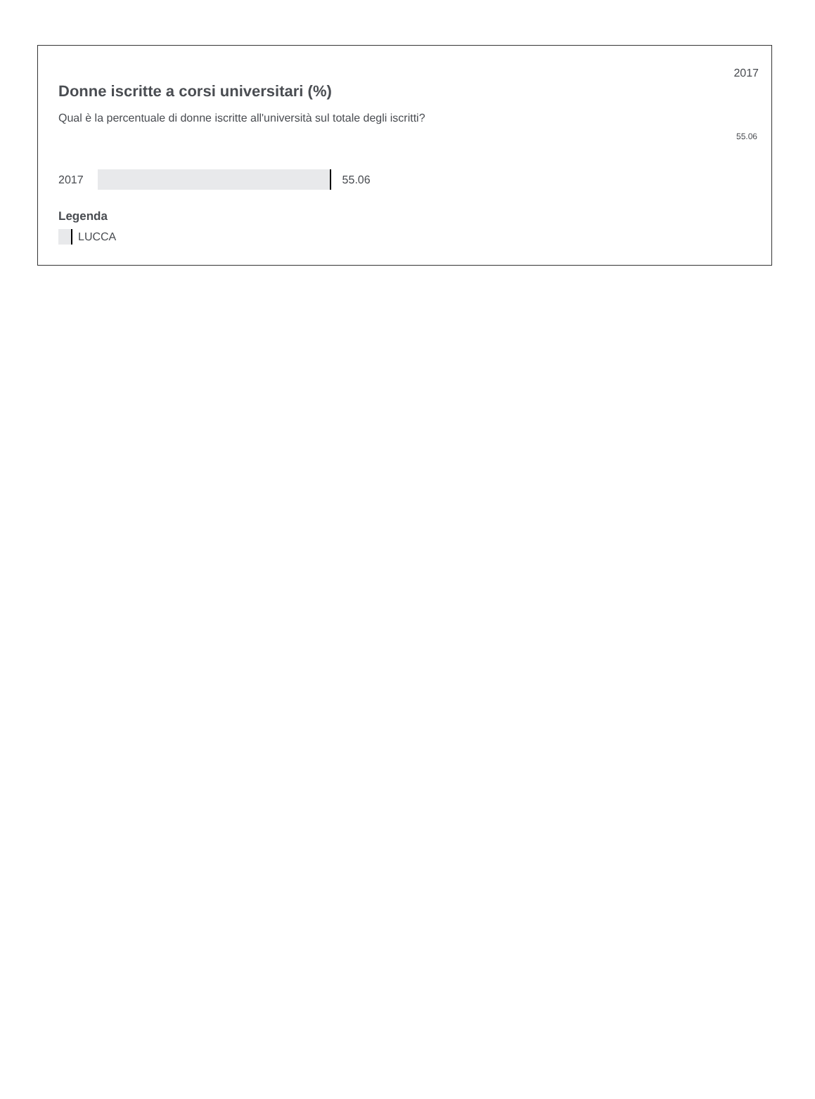2017
Donne iscritte a corsi universitari (%)
Qual è la percentuale di donne iscritte all'università sul totale degli iscritti?
55.06
2017 55.06
Legenda
LUCCA